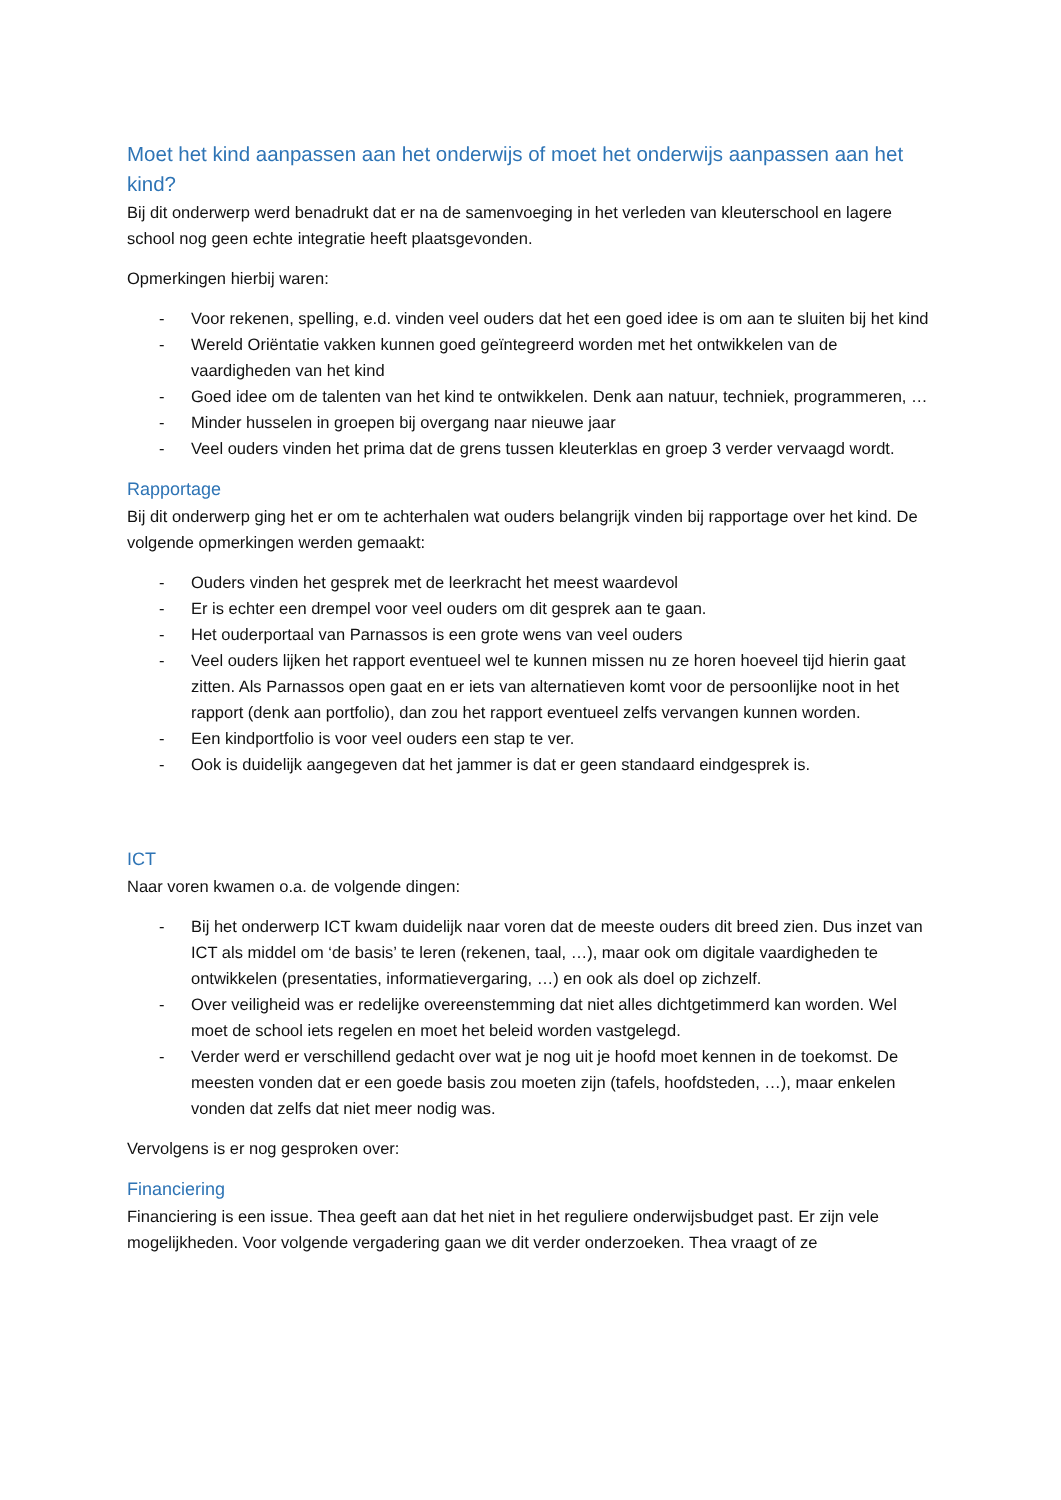Moet het kind aanpassen aan het onderwijs of moet het onderwijs aanpassen aan het kind?
Bij dit onderwerp werd benadrukt dat er na de samenvoeging in het verleden van kleuterschool en lagere school nog geen echte integratie heeft plaatsgevonden.
Opmerkingen hierbij waren:
- Voor rekenen, spelling, e.d. vinden veel ouders dat het een goed idee is om aan te sluiten bij het kind
- Wereld Oriëntatie vakken kunnen goed geïntegreerd worden met het ontwikkelen van de vaardigheden van het kind
- Goed idee om de talenten van het kind te ontwikkelen. Denk aan natuur, techniek, programmeren, …
- Minder husselen in groepen bij overgang naar nieuwe jaar
- Veel ouders vinden het prima dat de grens tussen kleuterklas en groep 3 verder vervaagd wordt.
Rapportage
Bij dit onderwerp ging het er om te achterhalen wat ouders belangrijk vinden bij rapportage over het kind. De volgende opmerkingen werden gemaakt:
- Ouders vinden het gesprek met de leerkracht het meest waardevol
- Er is echter een drempel voor veel ouders om dit gesprek aan te gaan.
- Het ouderportaal van Parnassos is een grote wens van veel ouders
- Veel ouders lijken het rapport eventueel wel te kunnen missen nu ze horen hoeveel tijd hierin gaat zitten. Als Parnassos open gaat en er iets van alternatieven komt voor de persoonlijke noot in het rapport (denk aan portfolio), dan zou het rapport eventueel zelfs vervangen kunnen worden.
- Een kindportfolio is voor veel ouders een stap te ver.
- Ook is duidelijk aangegeven dat het jammer is dat er geen standaard eindgesprek is.
ICT
Naar voren kwamen o.a. de volgende dingen:
- Bij het onderwerp ICT kwam duidelijk naar voren dat de meeste ouders dit breed zien. Dus inzet van ICT als middel om ‘de basis’ te leren (rekenen, taal, …), maar ook om digitale vaardigheden te ontwikkelen (presentaties, informatievergaring, …) en ook als doel op zichzelf.
- Over veiligheid was er redelijke overeenstemming dat niet alles dichtgetimmerd kan worden. Wel moet de school iets regelen en moet het beleid worden vastgelegd.
- Verder werd er verschillend gedacht over wat je nog uit je hoofd moet kennen in de toekomst. De meesten vonden dat er een goede basis zou moeten zijn (tafels, hoofdsteden, …), maar enkelen vonden dat zelfs dat niet meer nodig was.
Vervolgens is er nog gesproken over:
Financiering
Financiering is een issue. Thea geeft aan dat het niet in het reguliere onderwijsbudget past. Er zijn vele mogelijkheden. Voor volgende vergadering gaan we dit verder onderzoeken. Thea vraagt of ze